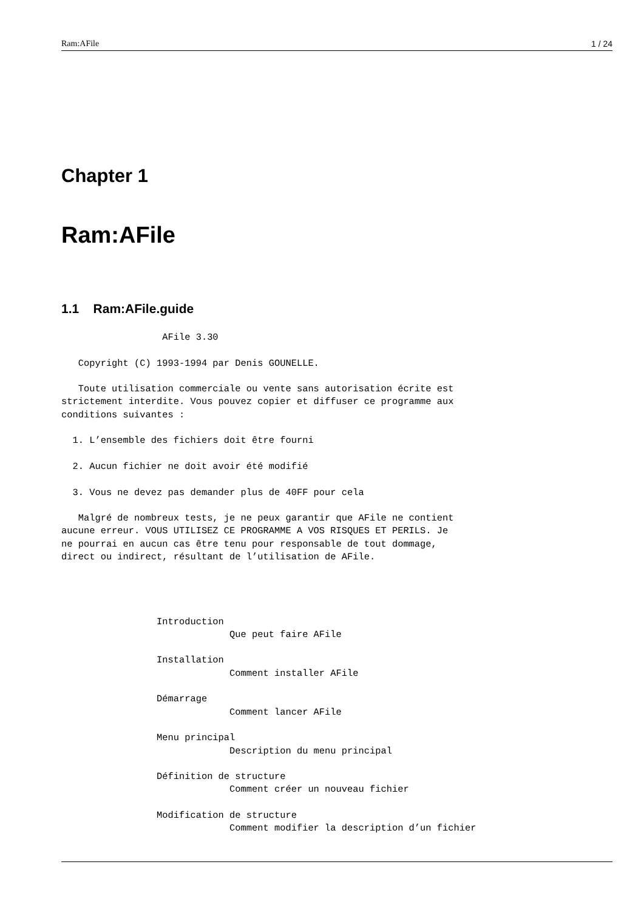Ram:AFile 1 / 24
Chapter 1
Ram:AFile
1.1 Ram:AFile.guide
                  AFile 3.30

   Copyright (C) 1993-1994 par Denis GOUNELLE.

   Toute utilisation commerciale ou vente sans autorisation écrite est
strictement interdite. Vous pouvez copier et diffuser ce programme aux
conditions suivantes :

  1. L’ensemble des fichiers doit être fourni

  2. Aucun fichier ne doit avoir été modifié

  3. Vous ne devez pas demander plus de 40FF pour cela

   Malgré de nombreux tests, je ne peux garantir que AFile ne contient
aucune erreur. VOUS UTILISEZ CE PROGRAMME A VOS RISQUES ET PERILS. Je
ne pourrai en aucun cas être tenu pour responsable de tout dommage,
direct ou indirect, résultant de l’utilisation de AFile.




                 Introduction
                              Que peut faire AFile

                 Installation
                              Comment installer AFile

                 Démarrage
                              Comment lancer AFile

                 Menu principal
                              Description du menu principal

                 Définition de structure
                              Comment créer un nouveau fichier

                 Modification de structure
                              Comment modifier la description d’un fichier